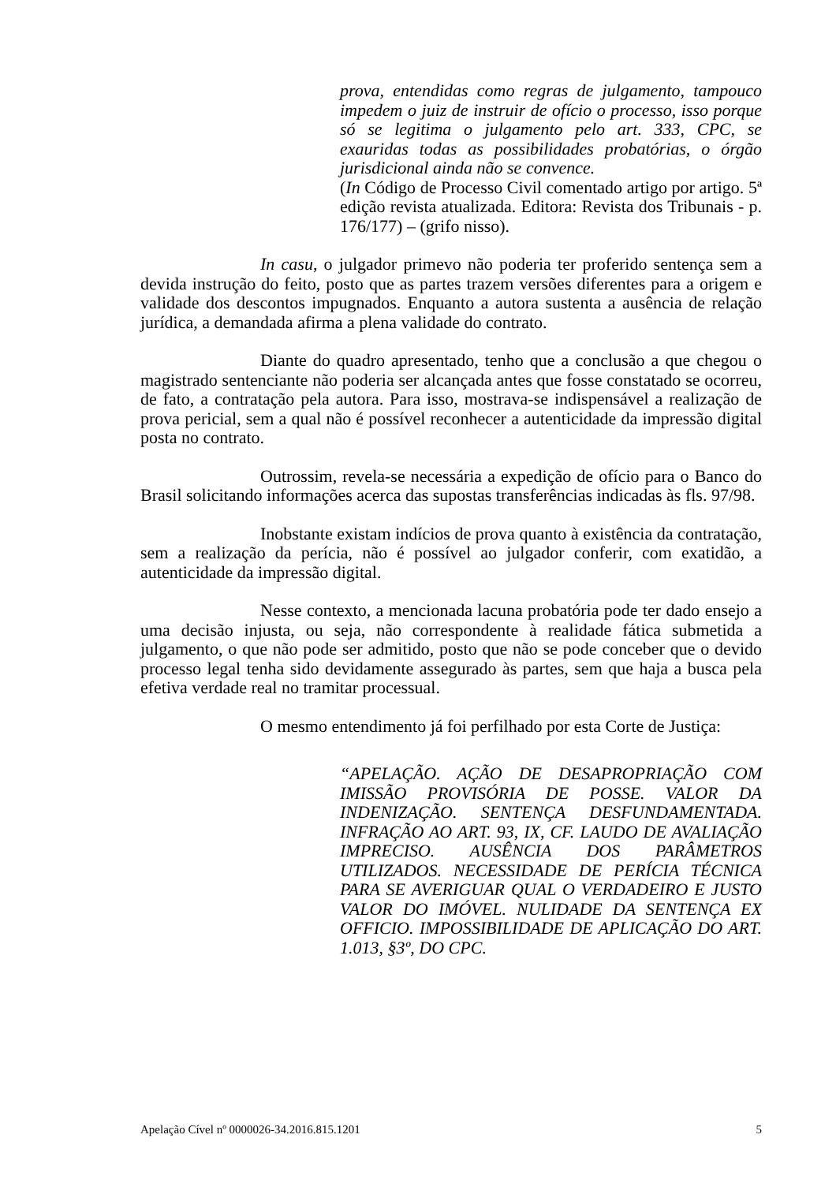prova, entendidas como regras de julgamento, tampouco impedem o juiz de instruir de ofício o processo, isso porque só se legitima o julgamento pelo art. 333, CPC, se exauridas todas as possibilidades probatórias, o órgão jurisdicional ainda não se convence.
(In Código de Processo Civil comentado artigo por artigo. 5ª edição revista atualizada. Editora: Revista dos Tribunais - p. 176/177) – (grifo nisso).
In casu, o julgador primevo não poderia ter proferido sentença sem a devida instrução do feito, posto que as partes trazem versões diferentes para a origem e validade dos descontos impugnados. Enquanto a autora sustenta a ausência de relação jurídica, a demandada afirma a plena validade do contrato.
Diante do quadro apresentado, tenho que a conclusão a que chegou o magistrado sentenciante não poderia ser alcançada antes que fosse constatado se ocorreu, de fato, a contratação pela autora. Para isso, mostrava-se indispensável a realização de prova pericial, sem a qual não é possível reconhecer a autenticidade da impressão digital posta no contrato.
Outrossim, revela-se necessária a expedição de ofício para o Banco do Brasil solicitando informações acerca das supostas transferências indicadas às fls. 97/98.
Inobstante existam indícios de prova quanto à existência da contratação, sem a realização da perícia, não é possível ao julgador conferir, com exatidão, a autenticidade da impressão digital.
Nesse contexto, a mencionada lacuna probatória pode ter dado ensejo a uma decisão injusta, ou seja, não correspondente à realidade fática submetida a julgamento, o que não pode ser admitido, posto que não se pode conceber que o devido processo legal tenha sido devidamente assegurado às partes, sem que haja a busca pela efetiva verdade real no tramitar processual.
O mesmo entendimento já foi perfilhado por esta Corte de Justiça:
“APELAÇÃO. AÇÃO DE DESAPROPRIAÇÃO COM IMISSÃO PROVISÓRIA DE POSSE. VALOR DA INDENIZAÇÃO. SENTENÇA DESFUNDAMENTADA. INFRAÇÃO AO ART. 93, IX, CF. LAUDO DE AVALIAÇÃO IMPRECISO. AUSÊNCIA DOS PARÂMETROS UTILIZADOS. NECESSIDADE DE PERÍCIA TÉCNICA PARA SE AVERIGUAR QUAL O VERDADEIRO E JUSTO VALOR DO IMÓVEL. NULIDADE DA SENTENÇA EX OFFICIO. IMPOSSIBILIDADE DE APLICAÇÃO DO ART. 1.013, §3º, DO CPC.
Apelação Cível nº 0000026-34.2016.815.1201 5